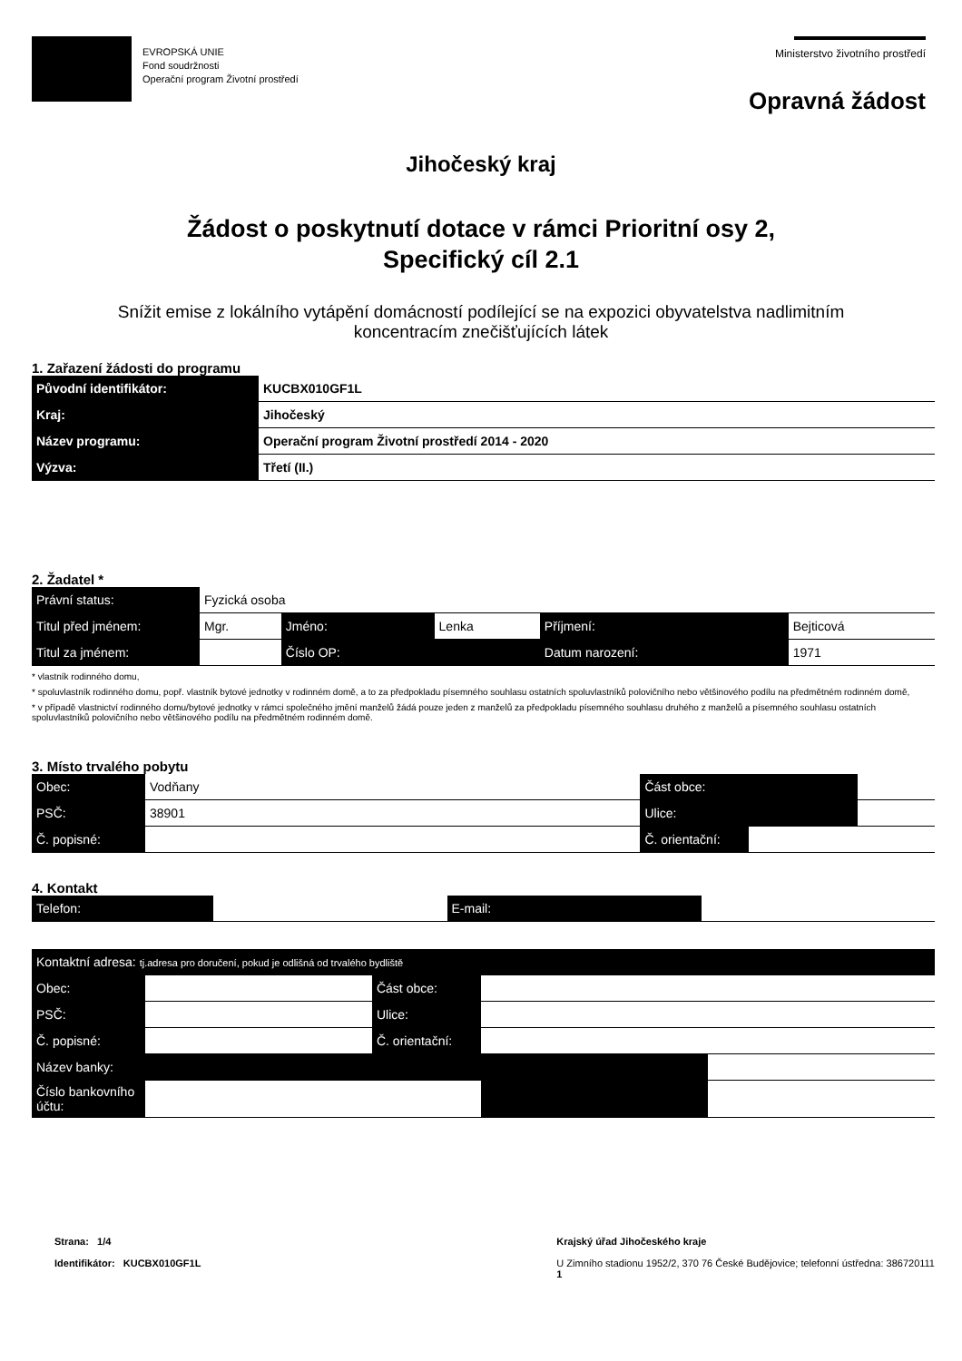EVROPSKÁ UNIE
Fond soudržnosti
Operační program Životní prostředí
Ministerstvo životního prostředí
Opravná žádost
Jihočeský kraj
Žádost o poskytnutí dotace v rámci Prioritní osy 2,
Specifický cíl 2.1
Snížit emise z lokálního vytápění domácností podílející se na expozici obyvatelstva nadlimitním
koncentracím znečišťujících látek
1. Zařazení žádosti do programu
| Původní identifikátor: | KUCBX010GF1L |
| Kraj: | Jihočeský |
| Název programu: | Operační program Životní prostředí 2014 - 2020 |
| Výzva: | Třetí (II.) |
2. Žadatel *
| Právní status: | Fyzická osoba | | | | |
| Titul před jménem: | Mgr. | Jméno: | Lenka | Příjmení: | Bejticová |
| Titul za jménem: | | Číslo OP: | | Datum narození: | 1971 |
* vlastník rodinného domu,
* spoluvlastník rodinného domu, popř. vlastník bytové jednotky v rodinném domě, a to za předpokladu písemného souhlasu ostatních spoluvlastníků polovičního nebo většinového podílu na předmětném rodinném domě,
* v případě vlastnictví rodinného domu/bytové jednotky v rámci společného jmění manželů žádá pouze jeden z manželů za předpokladu písemného souhlasu druhého z manželů a písemného souhlasu ostatních spoluvlastníků polovičního nebo většinového podílu na předmětném rodinném domě.
3. Místo trvalého pobytu
| Obec: | Vodňany | Část obce: | | |
| PSČ: | 38901 | Ulice: | | |
| Č. popisné: | | Č. orientační: | | |
4. Kontakt
| Telefon: | | E-mail: | | |
| Kontaktní adresa: tj.adresa pro doručení, pokud je odlišná od trvalého bydliště | | | | |
| Obec: | | Část obce: | | |
| PSČ: | | Ulice: | | |
| Č. popisné: | | Č. orientační: | | |
| Název banky: | | | | |
| Číslo bankovního účtu: | | | | |
Strana: 1/4
Identifikátor: KUCBX010GF1L
Krajský úřad Jihočeského kraje
U Zimního stadionu 1952/2, 370 76 České Budějovice; telefonní ústředna: 386720111
1